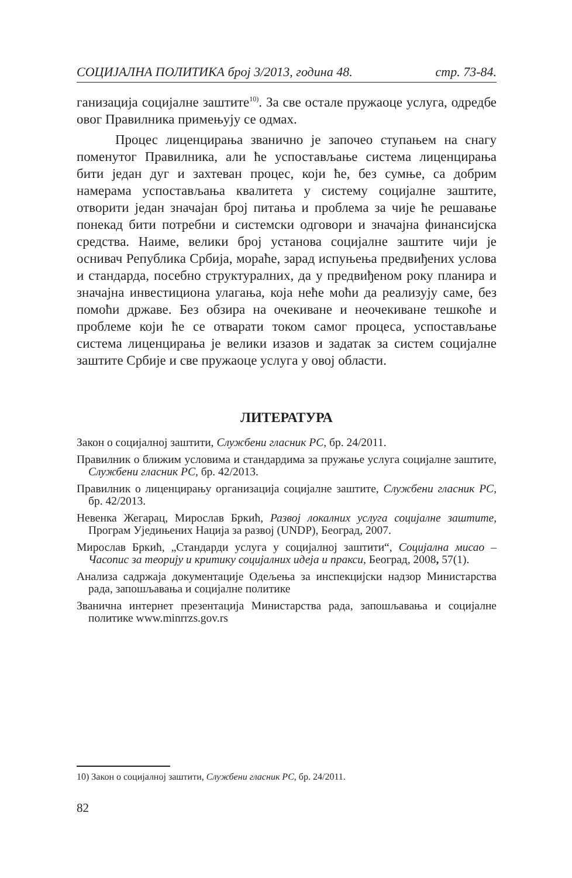СОЦИЈАЛНА ПОЛИТИКА број 3/2013, година 48. стр. 73-84.
ганизација социјалне заштите<sup>10)</sup>. За све остале пружаоце услуга, одредбе овог Правилника примењују се одмах.
Процес лиценцирања званично је започео ступањем на снагу поменутог Правилника, али ће успостављање система лиценцирања бити један дуг и захтеван процес, који ће, без сумње, са добрим намерама успостављања квалитета у систему социјалне заштите, отворити један значајан број питања и проблема за чије ће решавање понекад бити потребни и системски одговори и значајна финансијска средства. Наиме, велики број установа социјалне заштите чији је оснивач Република Србија, мораће, зарад испуњења предвиђених услова и стандарда, посебно структуралних, да у предвиђеном року планира и значајна инвестициона улагања, која неће моћи да реализују саме, без помоћи државе. Без обзира на очекиване и неочекиване тешкоће и проблеме који ће се отварати током самог процеса, успостављање система лиценцирања је велики изазов и задатак за систем социјалне заштите Србије и све пружаоце услуга у овој области.
ЛИТЕРАТУРА
Закон о социјалној заштити, Службени гласник РС, бр. 24/2011.
Правилник о ближим условима и стандардима за пружање услуга социјалне заштите, Службени гласник РС, бр. 42/2013.
Правилник о лиценцирању организација социјалне заштите, Службени гласник РС, бр. 42/2013.
Невенка Жегарац, Мирослав Бркић, Развој локалних услуга социјалне заштите, Програм Уједињених Нација за развој (UNDP), Београд, 2007.
Мирослав Бркић, „Стандарди услуга у социјалној заштити“, Социјална мисао – Часопис за теорију и критику социјалних идеја и пракси, Београд, 2008, 57(1).
Анализа садржаја документације Одељења за инспекцијски надзор Министарства рада, запошљавања и социјалне политике
Званична интернет презентација Министарства рада, запошљавања и социјалне политике www.minrrzs.gov.rs
10) Закон о социјалној заштити, Службени гласник РС, бр. 24/2011.
82